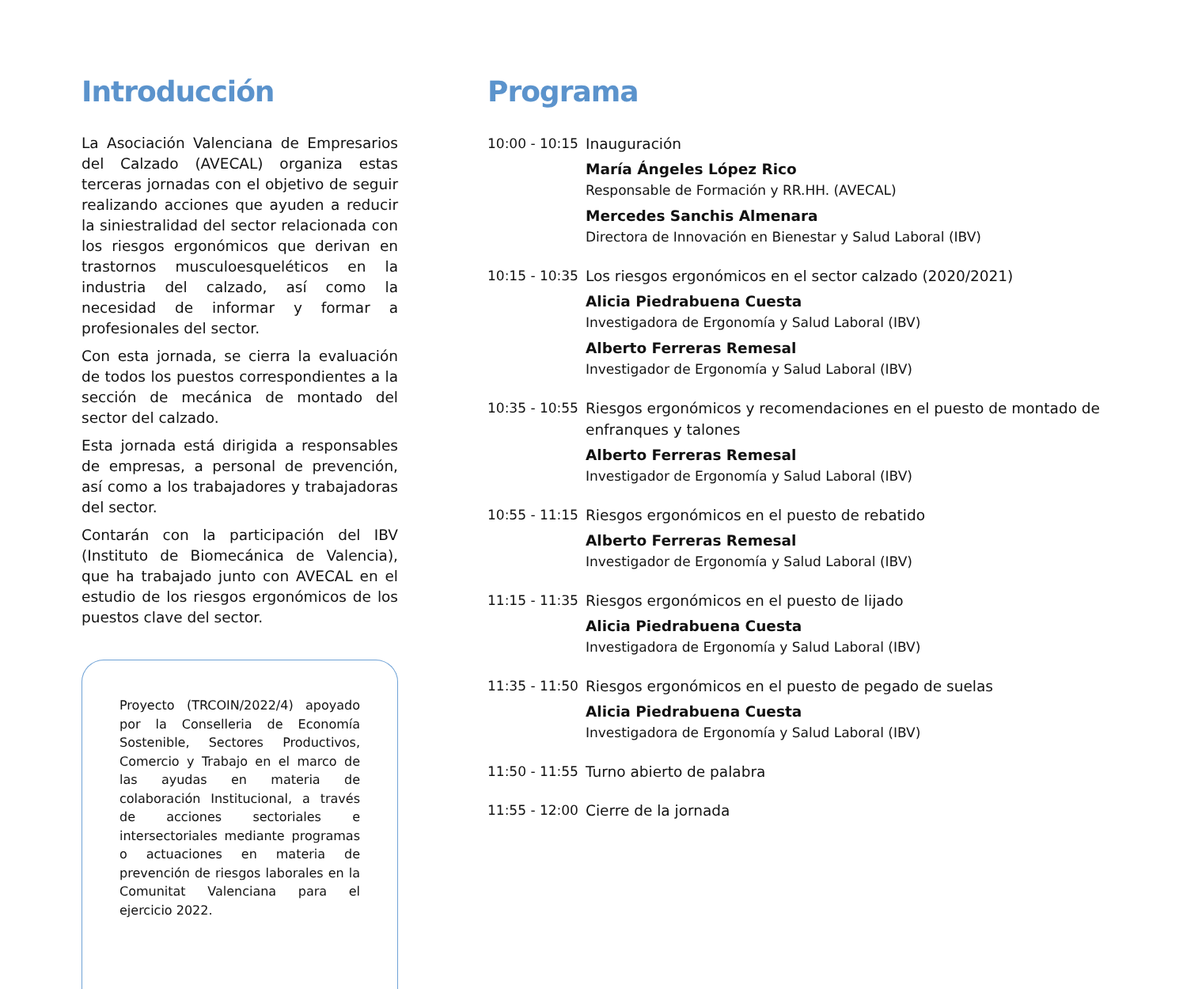Introducción
La Asociación Valenciana de Empresarios del Calzado (AVECAL) organiza estas terceras jornadas con el objetivo de seguir realizando acciones que ayuden a reducir la siniestralidad del sector relacionada con los riesgos ergonómicos que derivan en trastornos musculoesqueléticos en la industria del calzado, así como la necesidad de informar y formar a profesionales del sector.
Con esta jornada, se cierra la evaluación de todos los puestos correspondientes a la sección de mecánica de montado del sector del calzado.
Esta jornada está dirigida a responsables de empresas, a personal de prevención, así como a los trabajadores y trabajadoras del sector.
Contarán con la participación del IBV (Instituto de Biomecánica de Valencia), que ha trabajado junto con AVECAL en el estudio de los riesgos ergonómicos de los puestos clave del sector.
Proyecto (TRCOIN/2022/4) apoyado por la Conselleria de Economía Sostenible, Sectores Productivos, Comercio y Trabajo en el marco de las ayudas en materia de colaboración Institucional, a través de acciones sectoriales e intersectoriales mediante programas o actuaciones en materia de prevención de riesgos laborales en la Comunitat Valenciana para el ejercicio 2022.
Programa
10:00 - 10:15
Inauguración
María Ángeles López Rico
Responsable de Formación y RR.HH. (AVECAL)
Mercedes Sanchis Almenara
Directora de Innovación en Bienestar y Salud Laboral (IBV)
10:15 - 10:35
Los riesgos ergonómicos en el sector calzado (2020/2021)
Alicia Piedrabuena Cuesta
Investigadora de Ergonomía y Salud Laboral (IBV)
Alberto Ferreras Remesal
Investigador de Ergonomía y Salud Laboral (IBV)
10:35 - 10:55
Riesgos ergonómicos y recomendaciones en el puesto de montado de enfranques y talones
Alberto Ferreras Remesal
Investigador de Ergonomía y Salud Laboral (IBV)
10:55 - 11:15
Riesgos ergonómicos en el puesto de rebatido
Alberto Ferreras Remesal
Investigador de Ergonomía y Salud Laboral (IBV)
11:15 - 11:35
Riesgos ergonómicos en el puesto de lijado
Alicia Piedrabuena Cuesta
Investigadora de Ergonomía y Salud Laboral (IBV)
11:35 - 11:50
Riesgos ergonómicos en el puesto de pegado de suelas
Alicia Piedrabuena Cuesta
Investigadora de Ergonomía y Salud Laboral (IBV)
11:50 - 11:55
Turno abierto de palabra
11:55 - 12:00
Cierre de la jornada